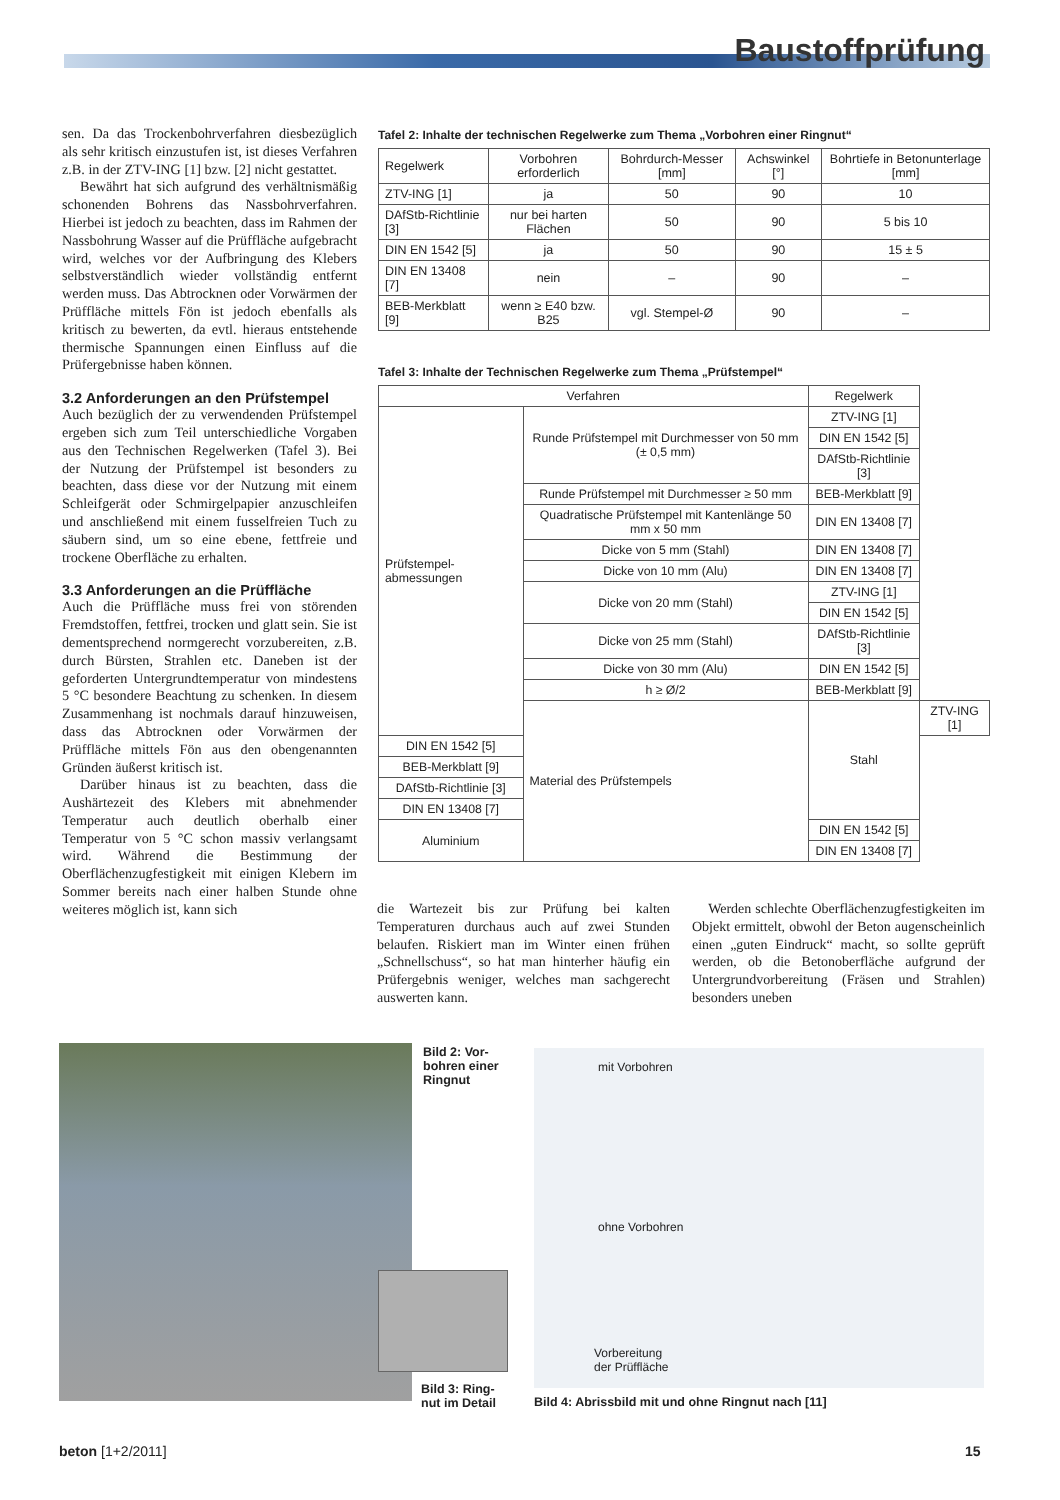Baustoffprüfung
sen. Da das Trockenbohrverfahren diesbezüglich als sehr kritisch einzustufen ist, ist dieses Verfahren z.B. in der ZTV-ING [1] bzw. [2] nicht gestattet.
Bewährt hat sich aufgrund des verhältnismäßig schonenden Bohrens das Nassbohrverfahren. Hierbei ist jedoch zu beachten, dass im Rahmen der Nassbohrung Wasser auf die Prüffläche aufgebracht wird, welches vor der Aufbringung des Klebers selbstverständlich wieder vollständig entfernt werden muss. Das Abtrocknen oder Vorwärmen der Prüffläche mittels Fön ist jedoch ebenfalls als kritisch zu bewerten, da evtl. hieraus entstehende thermische Spannungen einen Einfluss auf die Prüfergebnisse haben können.
3.2 Anforderungen an den Prüfstempel
Auch bezüglich der zu verwendenden Prüfstempel ergeben sich zum Teil unterschiedliche Vorgaben aus den Technischen Regelwerken (Tafel 3). Bei der Nutzung der Prüfstempel ist besonders zu beachten, dass diese vor der Nutzung mit einem Schleifgerät oder Schmirgelpapier anzuschleifen und anschließend mit einem fusselfreien Tuch zu säubern sind, um so eine ebene, fettfreie und trockene Oberfläche zu erhalten.
3.3 Anforderungen an die Prüffläche
Auch die Prüffläche muss frei von störenden Fremdstoffen, fettfrei, trocken und glatt sein. Sie ist dementsprechend normgerecht vorzubereiten, z.B. durch Bürsten, Strahlen etc. Daneben ist der geforderten Untergrundtemperatur von mindestens 5 °C besondere Beachtung zu schenken. In diesem Zusammenhang ist nochmals darauf hinzuweisen, dass das Abtrocknen oder Vorwärmen der Prüffläche mittels Fön aus den obengenannten Gründen äußerst kritisch ist.
Darüber hinaus ist zu beachten, dass die Aushärtezeit des Klebers mit abnehmender Temperatur auch deutlich oberhalb einer Temperatur von 5 °C schon massiv verlangsamt wird. Während die Bestimmung der Oberflächenzugfestigkeit mit einigen Klebern im Sommer bereits nach einer halben Stunde ohne weiteres möglich ist, kann sich
Tafel 2: Inhalte der technischen Regelwerke zum Thema „Vorbohren einer Ringnut“
| Regelwerk | Vorbohren erforderlich | Bohrdurch-Messer [mm] | Achswinkel [°] | Bohrtiefe in Betonunterlage [mm] |
| --- | --- | --- | --- | --- |
| ZTV-ING [1] | ja | 50 | 90 | 10 |
| DAfStb-Richtlinie [3] | nur bei harten Flächen | 50 | 90 | 5 bis 10 |
| DIN EN 1542 [5] | ja | 50 | 90 | 15 ± 5 |
| DIN EN 13408 [7] | nein | – | 90 | – |
| BEB-Merkblatt [9] | wenn ≥ E40 bzw. B25 | vgl. Stempel-Ø | 90 | – |
Tafel 3: Inhalte der Technischen Regelwerke zum Thema „Prüfstempel“
| Verfahren | | Regelwerk | |
| --- | --- | --- | --- |
| Prüfstempel-abmessungen | Runde Prüfstempel mit Durchmesser von 50 mm (± 0,5 mm) | ZTV-ING [1] | |
| | | DIN EN 1542 [5] | |
| | | DAfStb-Richtlinie [3] | |
| | Runde Prüfstempel mit Durchmesser ≥ 50 mm | BEB-Merkblatt [9] | |
| | Quadratische Prüfstempel mit Kantenlänge 50 mm x 50 mm | DIN EN 13408 [7] | |
| | Dicke von 5 mm (Stahl) | DIN EN 13408 [7] | |
| | Dicke von 10 mm (Alu) | DIN EN 13408 [7] | |
| | Dicke von 20 mm (Stahl) | ZTV-ING [1] | |
| | | DIN EN 1542 [5] | |
| | Dicke von 25 mm (Stahl) | DAfStb-Richtlinie [3] | |
| | Dicke von 30 mm (Alu) | DIN EN 1542 [5] | |
| | h ≥ Ø/2 | BEB-Merkblatt [9] | |
| | Material des Prüfstempels | Stahl | ZTV-ING [1] |
| DIN EN 1542 [5] | | | |
| BEB-Merkblatt [9] | | | |
| DAfStb-Richtlinie [3] | | | |
| DIN EN 13408 [7] | | | |
| Aluminium | | DIN EN 1542 [5] | |
| | | DIN EN 13408 [7] | |
die Wartezeit bis zur Prüfung bei kalten Temperaturen durchaus auch auf zwei Stunden belaufen. Riskiert man im Winter einen frühen „Schnellschuss“, so hat man hinterher häufig ein Prüfergebnis weniger, welches man sachgerecht auswerten kann.
Werden schlechte Oberflächenzugfestigkeiten im Objekt ermittelt, obwohl der Beton augenscheinlich einen „guten Eindruck“ macht, so sollte geprüft werden, ob die Betonoberfläche aufgrund der Untergrundvorbereitung (Fräsen und Strahlen) besonders uneben
Bild 2: Vor-
bohren einer
Ringnut
Bild 3: Ring-
nut im Detail
mit Vorbohren
ohne Vorbohren
Vorbereitung
der Prüffläche
Bild 4: Abrissbild mit und ohne Ringnut nach [11]
beton [1+2/2011] 15